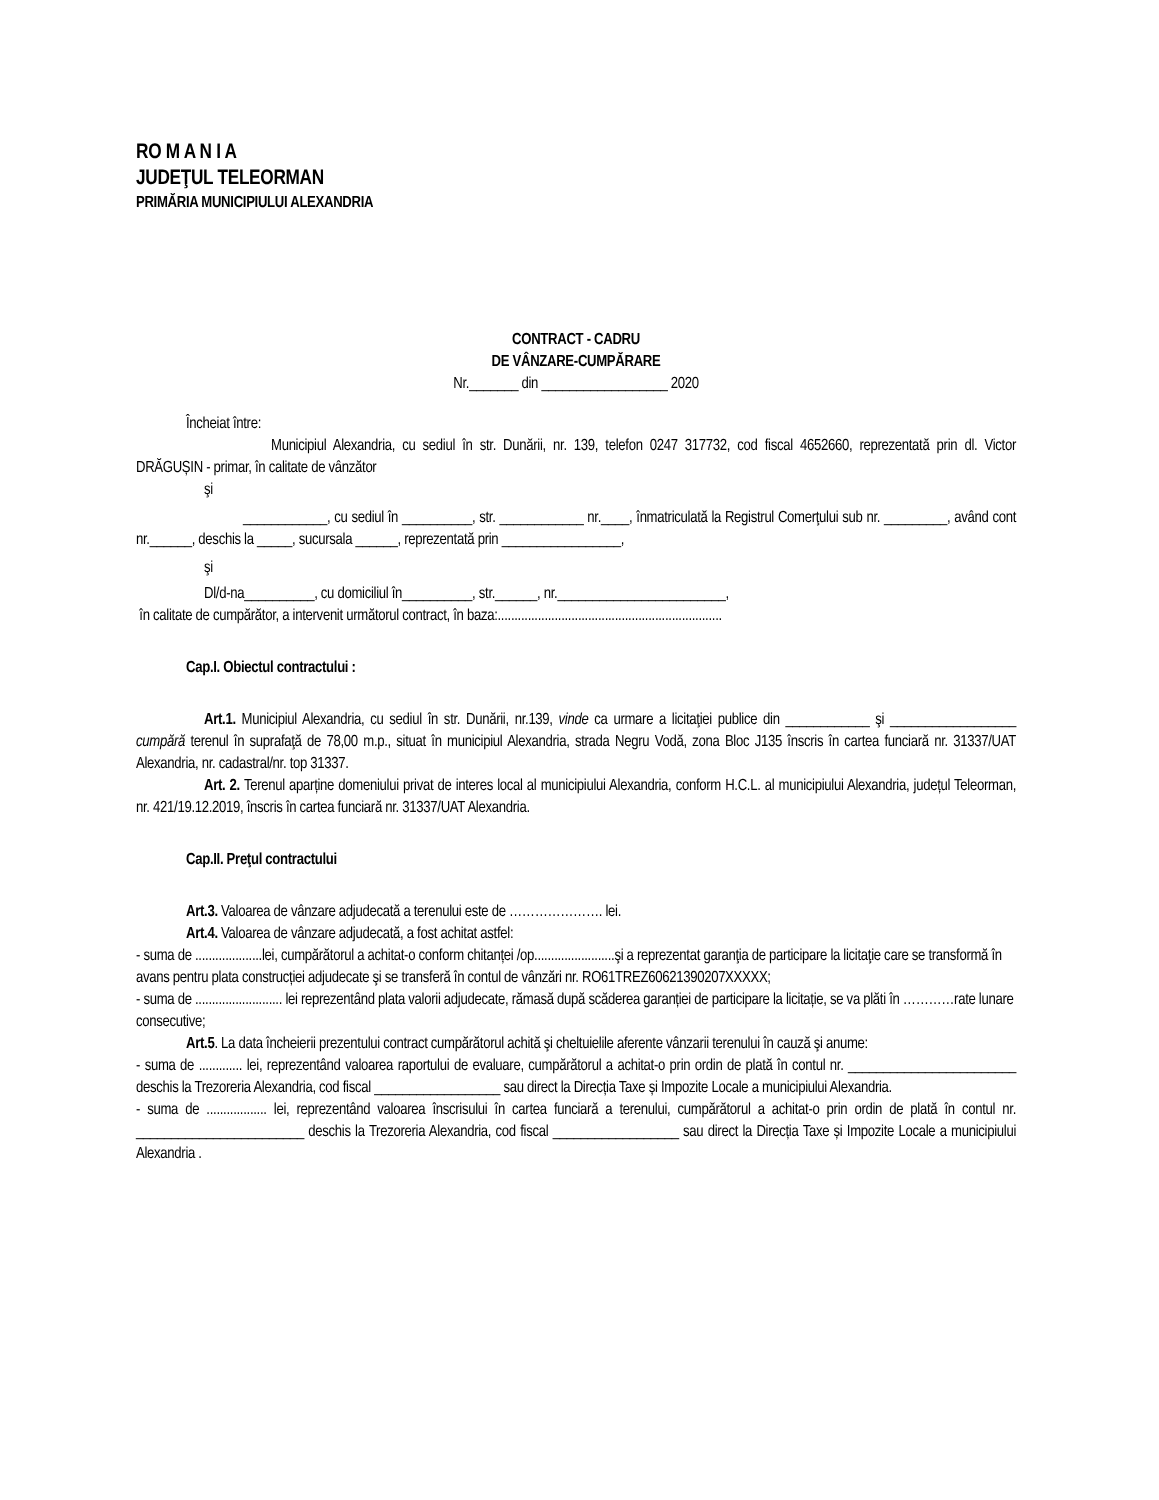RO M A N I A
JUDEŢUL TELEORMAN
PRIMĂRIA MUNICIPIULUI ALEXANDRIA
CONTRACT - CADRU
DE VÂNZARE-CUMPĂRARE
Nr._______ din __________________ 2020
Încheiat între:
Municipiul Alexandria, cu sediul în str. Dunării, nr. 139, telefon 0247 317732, cod fiscal 4652660, reprezentată prin dl. Victor DRĂGUȘIN - primar, în calitate de vânzător
şi
____________, cu sediul în __________, str. ____________ nr.____, înmatriculată la Registrul Comerţului sub nr. _________, având cont nr.______, deschis la _____, sucursala ______, reprezentată prin _________________,
şi
Dl/d-na__________, cu domiciliul în__________, str.______, nr.________________________,
în calitate de cumpărător, a intervenit următorul contract, în baza:...................................................................
Cap.I. Obiectul contractului :
Art.1. Municipiul Alexandria, cu sediul în str. Dunării, nr.139, vinde ca urmare a licitaţiei publice din ____________ şi __________________ cumpără terenul în suprafaţă de 78,00 m.p., situat în municipiul Alexandria, strada Negru Vodă, zona Bloc J135 înscris în cartea funciară nr. 31337/UAT Alexandria, nr. cadastral/nr. top 31337.
Art. 2. Terenul aparține domeniului privat de interes local al municipiului Alexandria, conform H.C.L. al municipiului Alexandria, județul Teleorman, nr. 421/19.12.2019, înscris în cartea funciară nr. 31337/UAT Alexandria.
Cap.II. Preţul contractului
Art.3. Valoarea de vânzare adjudecată a terenului este de …………………. lei.
Art.4. Valoarea de vânzare adjudecată, a fost achitat astfel:
- suma de ....................lei, cumpărătorul a achitat-o conform chitanței /op........................şi a reprezentat garanţia de participare la licitaţie care se transformă în avans pentru plata construcției adjudecate şi se transferă în contul de vânzări nr. RO61TREZ60621390207XXXXX;
- suma de .......................... lei reprezentând plata valorii adjudecate, rămasă după scăderea garanției de participare la licitație, se va plăti în …………rate lunare consecutive;
Art.5. La data încheierii prezentului contract cumpărătorul achită şi cheltuielile aferente vânzarii terenului în cauză şi anume:
- suma de ............. lei, reprezentând valoarea raportului de evaluare, cumpărătorul a achitat-o prin ordin de plată în contul nr. ________________________ deschis la Trezoreria Alexandria, cod fiscal __________________ sau direct la Direcția Taxe și Impozite Locale a municipiului Alexandria.
- suma de .................. lei, reprezentând valoarea înscrisului în cartea funciară a terenului, cumpărătorul a achitat-o prin ordin de plată în contul nr. ________________________ deschis la Trezoreria Alexandria, cod fiscal __________________ sau direct la Direcția Taxe și Impozite Locale a municipiului Alexandria .